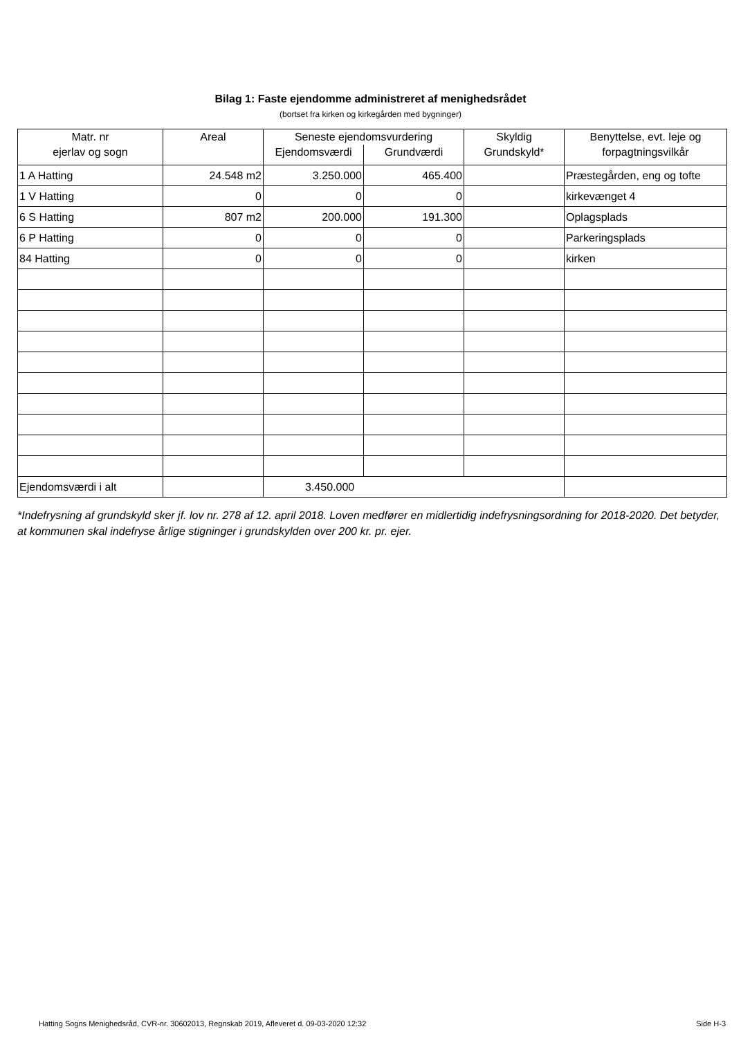Bilag 1: Faste ejendomme administreret af menighedsrådet
(bortset fra kirken og kirkegården med bygninger)
| Matr. nr ejerlav og sogn | Areal | Seneste ejendomsvurdering | | Skyldig Grundskyld* | Benyttelse, evt. leje og forpagtningsvilkår |
| --- | --- | --- | --- | --- | --- |
| | | Ejendomsværdi | Grundværdi | | |
| 1 A Hatting | 24.548 m2 | 3.250.000 | 465.400 | | Præstegården, eng og tofte |
| 1 V Hatting | 0 | 0 | 0 | | kirkevænget 4 |
| 6 S Hatting | 807 m2 | 200.000 | 191.300 | | Oplagsplads |
| 6 P Hatting | 0 | 0 | 0 | | Parkeringsplads |
| 84 Hatting | 0 | 0 | 0 | | kirken |
| Ejendomsværdi i alt | | 3.450.000 | | | |
*Indefrysning af grundskyld sker jf. lov nr. 278 af 12. april 2018. Loven medfører en midlertidig indefrysningsordning for 2018-2020. Det betyder, at kommunen skal indefryse årlige stigninger i grundskylden over 200 kr. pr. ejer.
Hatting Sogns Menighedsråd, CVR-nr. 30602013, Regnskab 2019, Afleveret d. 09-03-2020 12:32 Side H-3